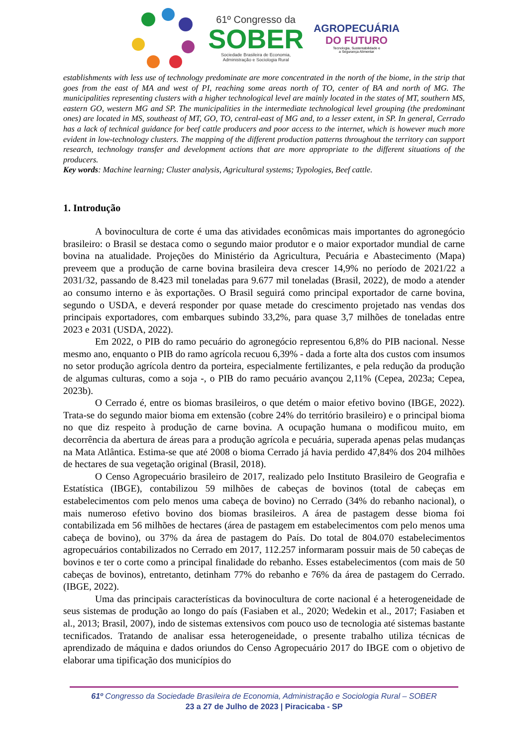61º Congresso da
SOBER
Sociedade Brasileira de Economia,
Administração e Sociologia Rural
AGROPECUÁRIA
DO FUTURO
Tecnologia, Sustentabilidade e
a Segurança Alimentar
establishments with less use of technology predominate are more concentrated in the north of the biome, in the strip that goes from the east of MA and west of PI, reaching some areas north of TO, center of BA and north of MG. The municipalities representing clusters with a higher technological level are mainly located in the states of MT, southern MS, eastern GO, western MG and SP. The municipalities in the intermediate technological level grouping (the predominant ones) are located in MS, southeast of MT, GO, TO, central-east of MG and, to a lesser extent, in SP. In general, Cerrado has a lack of technical guidance for beef cattle producers and poor access to the internet, which is however much more evident in low-technology clusters. The mapping of the different production patterns throughout the territory can support research, technology transfer and development actions that are more appropriate to the different situations of the producers.
Key words: Machine learning; Cluster analysis, Agricultural systems; Typologies, Beef cattle.
1. Introdução
A bovinocultura de corte é uma das atividades econômicas mais importantes do agronegócio brasileiro: o Brasil se destaca como o segundo maior produtor e o maior exportador mundial de carne bovina na atualidade. Projeções do Ministério da Agricultura, Pecuária e Abastecimento (Mapa) preveem que a produção de carne bovina brasileira deva crescer 14,9% no período de 2021/22 a 2031/32, passando de 8.423 mil toneladas para 9.677 mil toneladas (Brasil, 2022), de modo a atender ao consumo interno e às exportações. O Brasil seguirá como principal exportador de carne bovina, segundo o USDA, e deverá responder por quase metade do crescimento projetado nas vendas dos principais exportadores, com embarques subindo 33,2%, para quase 3,7 milhões de toneladas entre 2023 e 2031 (USDA, 2022).
Em 2022, o PIB do ramo pecuário do agronegócio representou 6,8% do PIB nacional. Nesse mesmo ano, enquanto o PIB do ramo agrícola recuou 6,39% - dada a forte alta dos custos com insumos no setor produção agrícola dentro da porteira, especialmente fertilizantes, e pela redução da produção de algumas culturas, como a soja -, o PIB do ramo pecuário avançou 2,11% (Cepea, 2023a; Cepea, 2023b).
O Cerrado é, entre os biomas brasileiros, o que detém o maior efetivo bovino (IBGE, 2022). Trata-se do segundo maior bioma em extensão (cobre 24% do território brasileiro) e o principal bioma no que diz respeito à produção de carne bovina. A ocupação humana o modificou muito, em decorrência da abertura de áreas para a produção agrícola e pecuária, superada apenas pelas mudanças na Mata Atlântica. Estima-se que até 2008 o bioma Cerrado já havia perdido 47,84% dos 204 milhões de hectares de sua vegetação original (Brasil, 2018).
O Censo Agropecuário brasileiro de 2017, realizado pelo Instituto Brasileiro de Geografia e Estatística (IBGE), contabilizou 59 milhões de cabeças de bovinos (total de cabeças em estabelecimentos com pelo menos uma cabeça de bovino) no Cerrado (34% do rebanho nacional), o mais numeroso efetivo bovino dos biomas brasileiros. A área de pastagem desse bioma foi contabilizada em 56 milhões de hectares (área de pastagem em estabelecimentos com pelo menos uma cabeça de bovino), ou 37% da área de pastagem do País. Do total de 804.070 estabelecimentos agropecuários contabilizados no Cerrado em 2017, 112.257 informaram possuir mais de 50 cabeças de bovinos e ter o corte como a principal finalidade do rebanho. Esses estabelecimentos (com mais de 50 cabeças de bovinos), entretanto, detinham 77% do rebanho e 76% da área de pastagem do Cerrado. (IBGE, 2022).
Uma das principais características da bovinocultura de corte nacional é a heterogeneidade de seus sistemas de produção ao longo do país (Fasiaben et al., 2020; Wedekin et al., 2017; Fasiaben et al., 2013; Brasil, 2007), indo de sistemas extensivos com pouco uso de tecnologia até sistemas bastante tecnificados. Tratando de analisar essa heterogeneidade, o presente trabalho utiliza técnicas de aprendizado de máquina e dados oriundos do Censo Agropecuário 2017 do IBGE com o objetivo de elaborar uma tipificação dos municípios do
61º Congresso da Sociedade Brasileira de Economia, Administração e Sociologia Rural – SOBER
23 a 27 de Julho de 2023 | Piracicaba - SP